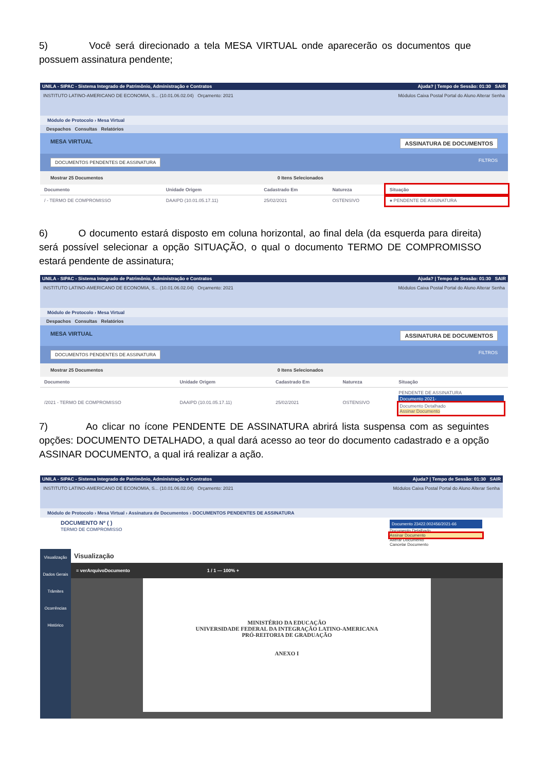5) Você será direcionado a tela MESA VIRTUAL onde aparecerão os documentos que possuem assinatura pendente;
UNILA - SIPAC - Sistema Integrado de Patrimônio, Administração e Contratos Ajuda? | Tempo de Sessão: 01:30 SAIR
INSTITUTO LATINO-AMERICANO DE ECONOMIA, S... (10.01.06.02.04) Orçamento: 2021 Módulos Caixa Postal Portal do Aluno Alterar Senha
Módulo de Protocolo › Mesa Virtual
Despachos Consultas Relatórios
MESA VIRTUAL ASSINATURA DE DOCUMENTOS
DOCUMENTOS PENDENTES DE ASSINATURA FILTROS
Mostrar 25 Documentos 0 Itens Selecionados
| Documento | Unidade Origem | Cadastrado Em | Natureza | Situação |
| --- | --- | --- | --- | --- |
| / - TERMO DE COMPROMISSO | DAAIPD (10.01.05.17.11) | 25/02/2021 | OSTENSIVO | ● PENDENTE DE ASSINATURA |
6) O documento estará disposto em coluna horizontal, ao final dela (da esquerda para direita) será possível selecionar a opção SITUAÇÃO, o qual o documento TERMO DE COMPROMISSO estará pendente de assinatura;
UNILA - SIPAC - Sistema Integrado de Patrimônio, Administração e Contratos Ajuda? | Tempo de Sessão: 01:30 SAIR
INSTITUTO LATINO-AMERICANO DE ECONOMIA, S... (10.01.06.02.04) Orçamento: 2021 Módulos Caixa Postal Portal do Aluno Alterar Senha
Módulo de Protocolo › Mesa Virtual
Despachos Consultas Relatórios
MESA VIRTUAL ASSINATURA DE DOCUMENTOS
DOCUMENTOS PENDENTES DE ASSINATURA FILTROS
Mostrar 25 Documentos 0 Itens Selecionados
| Documento | Unidade Origem | Cadastrado Em | Natureza | Situação |
| --- | --- | --- | --- | --- |
| /2021 - TERMO DE COMPROMISSO | DAAIPD (10.01.05.17.11) | 25/02/2021 | OSTENSIVO | PENDENTE DE ASSINATURA Documento 2021- Documento Detalhado Assinar Documento |
7) Ao clicar no ícone PENDENTE DE ASSINATURA abrirá lista suspensa com as seguintes opções: DOCUMENTO DETALHADO, a qual dará acesso ao teor do documento cadastrado e a opção ASSINAR DOCUMENTO, a qual irá realizar a ação.
UNILA - SIPAC - Sistema Integrado de Patrimônio, Administração e Contratos Ajuda? | Tempo de Sessão: 01:30 SAIR
INSTITUTO LATINO-AMERICANO DE ECONOMIA, S... (10.01.06.02.04) Orçamento: 2021 Módulos Caixa Postal Portal do Aluno Alterar Senha
Módulo de Protocolo › Mesa Virtual › Assinatura de Documentos › DOCUMENTOS PENDENTES DE ASSINATURA
DOCUMENTO Nº ( )
TERMO DE COMPROMISSO
Documento 23422.002456/2021-66
Documento Detalhado
Assinar Documento
Alterar Documento
Cancelar Documento
Visualização
Dados Gerais
Trâmites
Ocorrências
Histórico
Visualização
≡ verArquivoDocumento 1 / 1 — 100% +
MINISTÉRIO DA EDUCAÇÃO
UNIVERSIDADE FEDERAL DA INTEGRAÇÃO LATINO-AMERICANA
PRÓ-REITORIA DE GRADUAÇÃO
ANEXO I